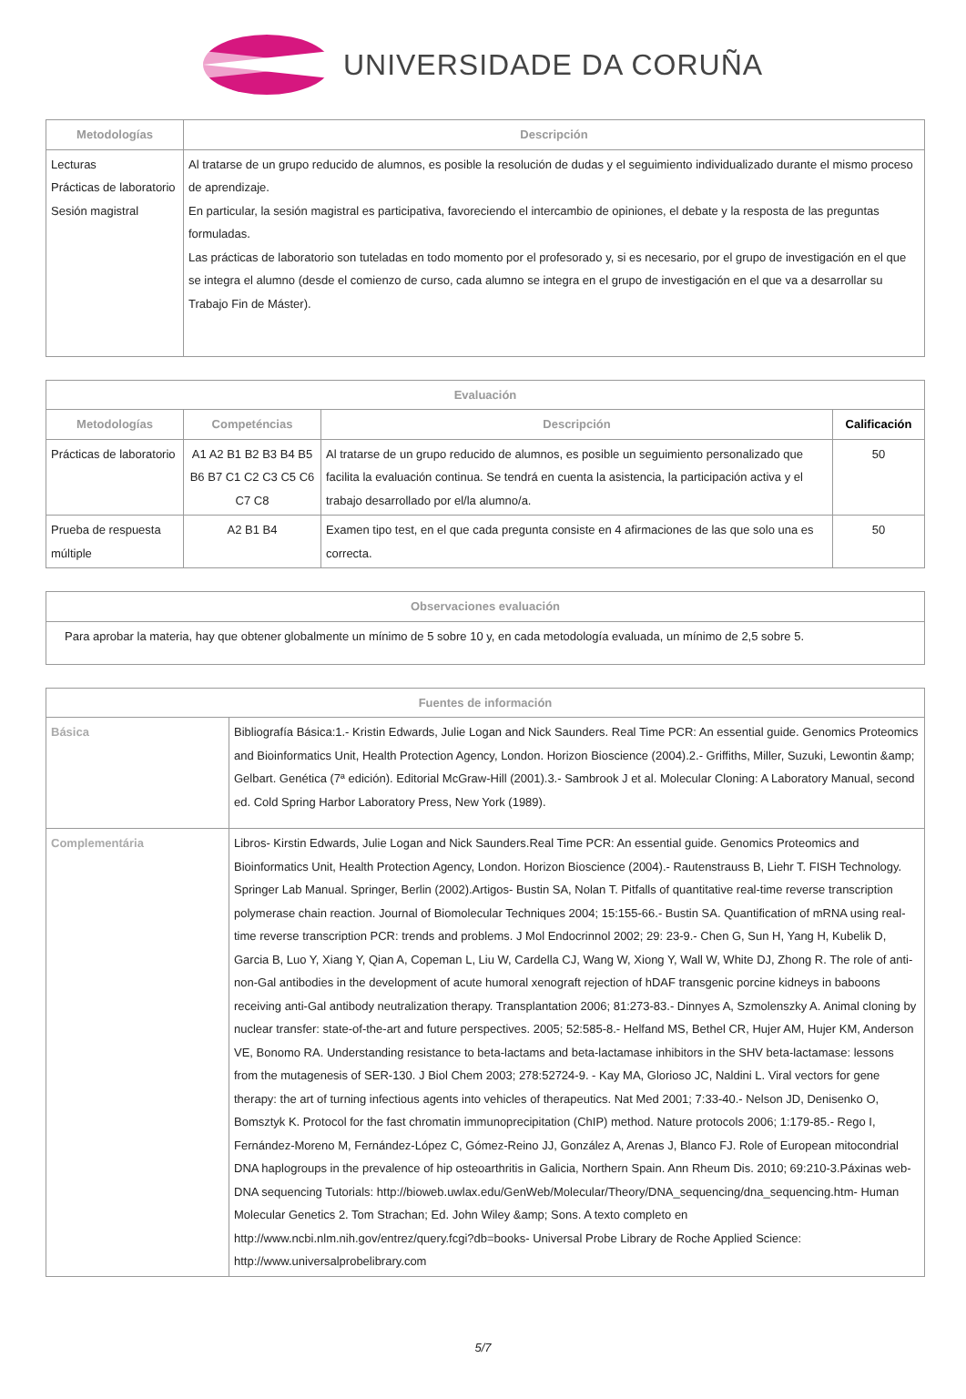UNIVERSIDADE DA CORUÑA
| Metodologías | Descripción |
| --- | --- |
| Lecturas Prácticas de laboratorio Sesión magistral | Al tratarse de un grupo reducido de alumnos, es posible la resolución de dudas y el seguimiento individualizado durante el mismo proceso de aprendizaje. En particular, la sesión magistral es participativa, favoreciendo el intercambio de opiniones, el debate y la resposta de las preguntas formuladas. Las prácticas de laboratorio son tuteladas en todo momento por el profesorado y, si es necesario, por el grupo de investigación en el que se integra el alumno (desde el comienzo de curso, cada alumno se integra en el grupo de investigación en el que va a desarrollar su Trabajo Fin de Máster). |
| Evaluación | | | |
| --- | --- | --- | --- |
| Metodologías | Competéncias | Descripción | Calificación |
| Prácticas de laboratorio | A1 A2 B1 B2 B3 B4 B5 B6 B7 C1 C2 C3 C5 C6 C7 C8 | Al tratarse de un grupo reducido de alumnos, es posible un seguimiento personalizado que facilita la evaluación continua. Se tendrá en cuenta la asistencia, la participación activa y el trabajo desarrollado por el/la alumno/a. | 50 |
| Prueba de respuesta múltiple | A2 B1 B4 | Examen tipo test, en el que cada pregunta consiste en 4 afirmaciones de las que solo una es correcta. | 50 |
| Observaciones evaluación |
| --- |
| Para aprobar la materia, hay que obtener globalmente un mínimo de 5 sobre 10 y, en cada metodología evaluada, un mínimo de 2,5 sobre 5. |
| Fuentes de información | |
| --- | --- |
| Básica | Bibliografía Básica:1.- Kristin Edwards, Julie Logan and Nick Saunders. Real Time PCR: An essential guide. Genomics Proteomics and Bioinformatics Unit, Health Protection Agency, London. Horizon Bioscience (2004).2.- Griffiths, Miller, Suzuki, Lewontin &amp; Gelbart. Genética (7ª edición). Editorial McGraw-Hill (2001).3.- Sambrook J et al. Molecular Cloning: A Laboratory Manual, second ed. Cold Spring Harbor Laboratory Press, New York (1989). |
| Complementária | Libros- Kirstin Edwards, Julie Logan and Nick Saunders.Real Time PCR: An essential guide. Genomics Proteomics and Bioinformatics Unit, Health Protection Agency, London. Horizon Bioscience (2004).- Rautenstrauss B, Liehr T. FISH Technology. Springer Lab Manual. Springer, Berlin (2002).Artigos- Bustin SA, Nolan T. Pitfalls of quantitative real-time reverse transcription polymerase chain reaction. Journal of Biomolecular Techniques 2004; 15:155-66.- Bustin SA. Quantification of mRNA using real-time reverse transcription PCR: trends and problems. J Mol Endocrinnol 2002; 29: 23-9.- Chen G, Sun H, Yang H, Kubelik D, Garcia B, Luo Y, Xiang Y, Qian A, Copeman L, Liu W, Cardella CJ, Wang W, Xiong Y, Wall W, White DJ, Zhong R. The role of anti-non-Gal antibodies in the development of acute humoral xenograft rejection of hDAF transgenic porcine kidneys in baboons receiving anti-Gal antibody neutralization therapy. Transplantation 2006; 81:273-83.- Dinnyes A, Szmolenszky A. Animal cloning by nuclear transfer: state-of-the-art and future perspectives. 2005; 52:585-8.- Helfand MS, Bethel CR, Hujer AM, Hujer KM, Anderson VE, Bonomo RA. Understanding resistance to beta-lactams and beta-lactamase inhibitors in the SHV beta-lactamase: lessons from the mutagenesis of SER-130. J Biol Chem 2003; 278:52724-9. - Kay MA, Glorioso JC, Naldini L. Viral vectors for gene therapy: the art of turning infectious agents into vehicles of therapeutics. Nat Med 2001; 7:33-40.- Nelson JD, Denisenko O, Bomsztyk K. Protocol for the fast chromatin immunoprecipitation (ChIP) method. Nature protocols 2006; 1:179-85.- Rego I, Fernández-Moreno M, Fernández-López C, Gómez-Reino JJ, González A, Arenas J, Blanco FJ. Role of European mitocondrial DNA haplogroups in the prevalence of hip osteoarthritis in Galicia, Northern Spain. Ann Rheum Dis. 2010; 69:210-3.Páxinas web- DNA sequencing Tutorials: http://bioweb.uwlax.edu/GenWeb/Molecular/Theory/DNA_sequencing/dna_sequencing.htm- Human Molecular Genetics 2. Tom Strachan; Ed. John Wiley &amp; Sons. A texto completo en http://www.ncbi.nlm.nih.gov/entrez/query.fcgi?db=books- Universal Probe Library de Roche Applied Science: http://www.universalprobelibrary.com |
5/7